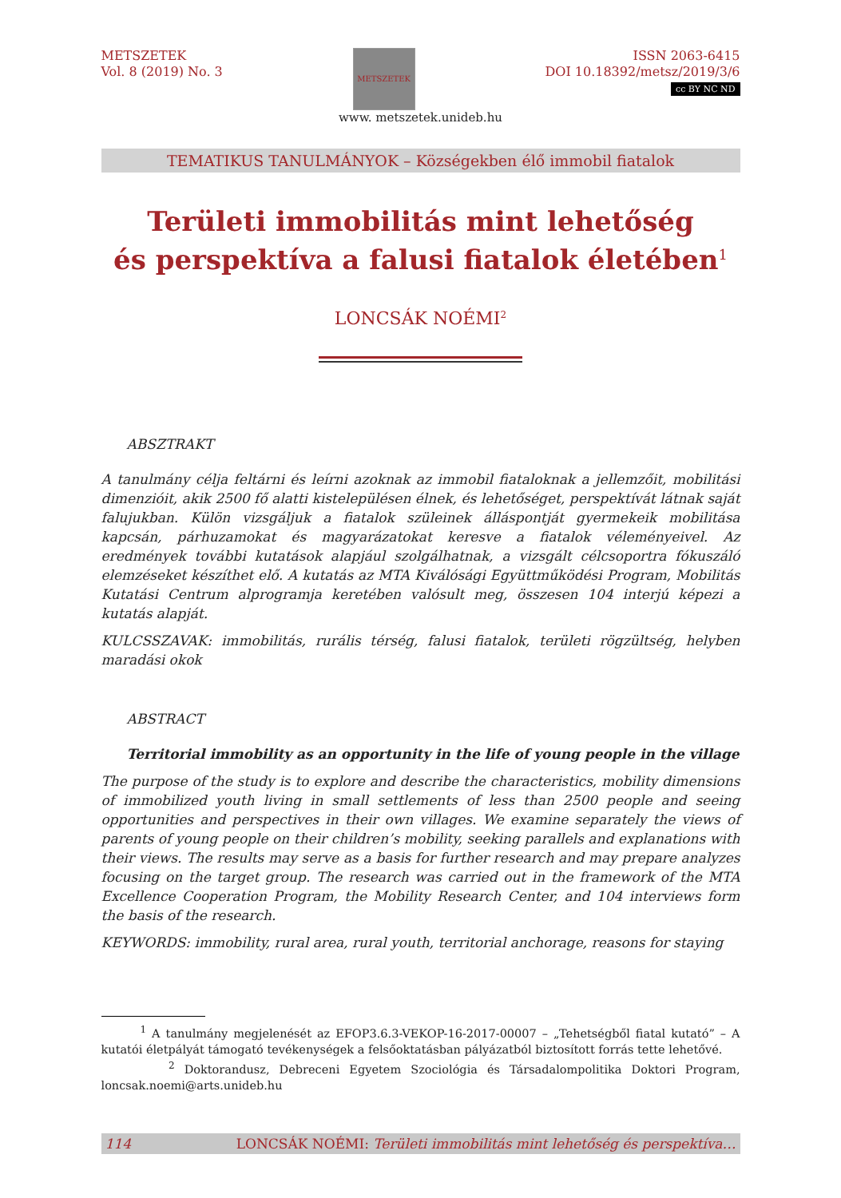METSZETEK
Vol. 8 (2019) No. 3
METSZETEK
ISSN 2063-6415
DOI 10.18392/metsz/2019/3/6
cc BY NC ND
www. metszetek.unideb.hu
TEMATIKUS TANULMÁNYOK – Községekben élő immobil fiatalok
Területi immobilitás mint lehetőség
és perspektíva a falusi fiatalok életében<sup>1</sup>
LONCSÁK NOÉMI<sup>2</sup>
ABSZTRAKT
A tanulmány célja feltárni és leírni azoknak az immobil fiataloknak a jellemzőit, mobilitási dimenzióit, akik 2500 fő alatti kistelepülésen élnek, és lehetőséget, perspektívát látnak saját falujukban. Külön vizsgáljuk a fiatalok szüleinek álláspontját gyermekeik mobilitása kapcsán, párhuzamokat és magyarázatokat keresve a fiatalok véleményeivel. Az eredmények további kutatások alapjául szolgálhatnak, a vizsgált célcsoportra fókuszáló elemzéseket készíthet elő. A kutatás az MTA Kiválósági Együttműködési Program, Mobilitás Kutatási Centrum alprogramja keretében valósult meg, összesen 104 interjú képezi a kutatás alapját.
KULCSSZAVAK: immobilitás, rurális térség, falusi fiatalok, területi rögzültség, helyben maradási okok
ABSTRACT
Territorial immobility as an opportunity in the life of young people in the village
The purpose of the study is to explore and describe the characteristics, mobility dimensions of immobilized youth living in small settlements of less than 2500 people and seeing opportunities and perspectives in their own villages. We examine separately the views of parents of young people on their children’s mobility, seeking parallels and explanations with their views. The results may serve as a basis for further research and may prepare analyzes focusing on the target group. The research was carried out in the framework of the MTA Excellence Cooperation Program, the Mobility Research Center, and 104 interviews form the basis of the research.
KEYWORDS: immobility, rural area, rural youth, territorial anchorage, reasons for staying
<sup>1</sup> A tanulmány megjelenését az EFOP3.6.3-VEKOP-16-2017-00007 – „Tehetségből fiatal kutató” – A kutatói életpályát támogató tevékenységek a felsőoktatásban pályázatból biztosított forrás tette lehetővé.
<sup>2</sup> Doktorandusz, Debreceni Egyetem Szociológia és Társadalompolitika Doktori Program, loncsak.noemi@arts.unideb.hu
114 LONCSÁK NOÉMI: Területi immobilitás mint lehetőség és perspektíva…